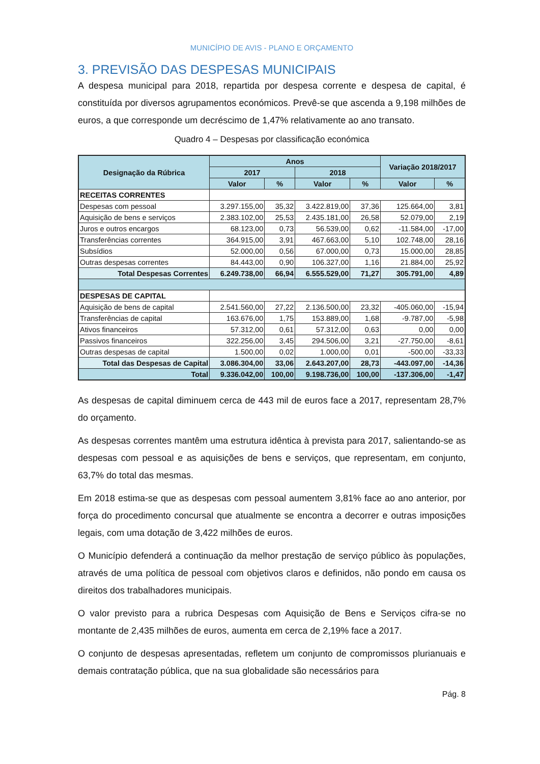MUNICÍPIO DE AVIS - PLANO E ORÇAMENTO
3. PREVISÃO DAS DESPESAS MUNICIPAIS
A despesa municipal para 2018, repartida por despesa corrente e despesa de capital, é constituída por diversos agrupamentos económicos. Prevê-se que ascenda a 9,198 milhões de euros, a que corresponde um decréscimo de 1,47% relativamente ao ano transato.
Quadro 4 – Despesas por classificação económica
| Designação da Rúbrica | Anos | | | | Variação 2018/2017 | |
| --- | --- | --- | --- | --- | --- | --- |
| | 2017 | | 2018 | | | |
| | Valor | % | Valor | % | Valor | % |
| RECEITAS CORRENTES | | | | | | |
| Despesas com pessoal | 3.297.155,00 | 35,32 | 3.422.819,00 | 37,36 | 125.664,00 | 3,81 |
| Aquisição de bens e serviços | 2.383.102,00 | 25,53 | 2.435.181,00 | 26,58 | 52.079,00 | 2,19 |
| Juros e outros encargos | 68.123,00 | 0,73 | 56.539,00 | 0,62 | -11.584,00 | -17,00 |
| Transferências correntes | 364.915,00 | 3,91 | 467.663,00 | 5,10 | 102.748,00 | 28,16 |
| Subsídios | 52.000,00 | 0,56 | 67.000,00 | 0,73 | 15.000,00 | 28,85 |
| Outras despesas correntes | 84.443,00 | 0,90 | 106.327,00 | 1,16 | 21.884,00 | 25,92 |
| Total Despesas Correntes | 6.249.738,00 | 66,94 | 6.555.529,00 | 71,27 | 305.791,00 | 4,89 |
| DESPESAS DE CAPITAL | | | | | | |
| Aquisição de bens de capital | 2.541.560,00 | 27,22 | 2.136.500,00 | 23,32 | -405.060,00 | -15,94 |
| Transferências de capital | 163.676,00 | 1,75 | 153.889,00 | 1,68 | -9.787,00 | -5,98 |
| Ativos financeiros | 57.312,00 | 0,61 | 57.312,00 | 0,63 | 0,00 | 0,00 |
| Passivos financeiros | 322.256,00 | 3,45 | 294.506,00 | 3,21 | -27.750,00 | -8,61 |
| Outras despesas de capital | 1.500,00 | 0,02 | 1.000,00 | 0,01 | -500,00 | -33,33 |
| Total das Despesas de Capital | 3.086.304,00 | 33,06 | 2.643.207,00 | 28,73 | -443.097,00 | -14,36 |
| Total | 9.336.042,00 | 100,00 | 9.198.736,00 | 100,00 | -137.306,00 | -1,47 |
As despesas de capital diminuem cerca de 443 mil de euros face a 2017, representam 28,7% do orçamento.
As despesas correntes mantêm uma estrutura idêntica à prevista para 2017, salientando-se as despesas com pessoal e as aquisições de bens e serviços, que representam, em conjunto, 63,7% do total das mesmas.
Em 2018 estima-se que as despesas com pessoal aumentem 3,81% face ao ano anterior, por força do procedimento concursal que atualmente se encontra a decorrer e outras imposições legais, com uma dotação de 3,422 milhões de euros.
O Município defenderá a continuação da melhor prestação de serviço público às populações, através de uma política de pessoal com objetivos claros e definidos, não pondo em causa os direitos dos trabalhadores municipais.
O valor previsto para a rubrica Despesas com Aquisição de Bens e Serviços cifra-se no montante de 2,435 milhões de euros, aumenta em cerca de 2,19% face a 2017.
O conjunto de despesas apresentadas, refletem um conjunto de compromissos plurianuais e demais contratação pública, que na sua globalidade são necessários para
Pág. 8